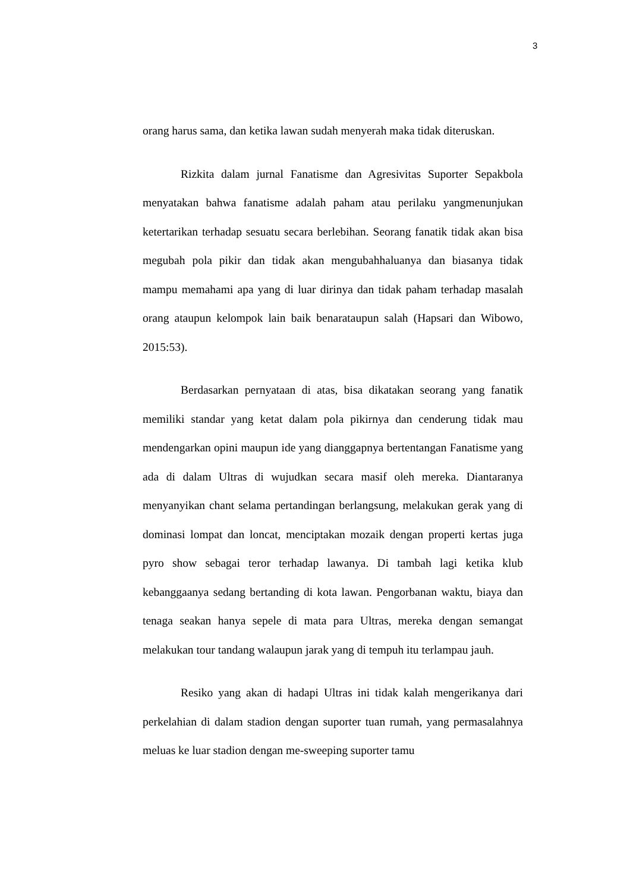3
orang harus sama, dan ketika lawan sudah menyerah maka tidak diteruskan.
Rizkita dalam jurnal Fanatisme dan Agresivitas Suporter Sepakbola menyatakan bahwa fanatisme adalah paham atau perilaku yangmenunjukan ketertarikan terhadap sesuatu secara berlebihan. Seorang fanatik tidak akan bisa megubah pola pikir dan tidak akan mengubahhaluanya dan biasanya tidak mampu memahami apa yang di luar dirinya dan tidak paham terhadap masalah orang ataupun kelompok lain baik benarataupun salah (Hapsari dan Wibowo, 2015:53).
Berdasarkan pernyataan di atas, bisa dikatakan seorang yang fanatik memiliki standar yang ketat dalam pola pikirnya dan cenderung tidak mau mendengarkan opini maupun ide yang dianggapnya bertentangan Fanatisme yang ada di dalam Ultras di wujudkan secara masif oleh mereka. Diantaranya menyanyikan chant selama pertandingan berlangsung, melakukan gerak yang di dominasi lompat dan loncat, menciptakan mozaik dengan properti kertas juga pyro show sebagai teror terhadap lawanya. Di tambah lagi ketika klub kebanggaanya sedang bertanding di kota lawan. Pengorbanan waktu, biaya dan tenaga seakan hanya sepele di mata para Ultras, mereka dengan semangat melakukan tour tandang walaupun jarak yang di tempuh itu terlampau jauh.
Resiko yang akan di hadapi Ultras ini tidak kalah mengerikanya dari perkelahian di dalam stadion dengan suporter tuan rumah, yang permasalahnya meluas ke luar stadion dengan me-sweeping suporter tamu